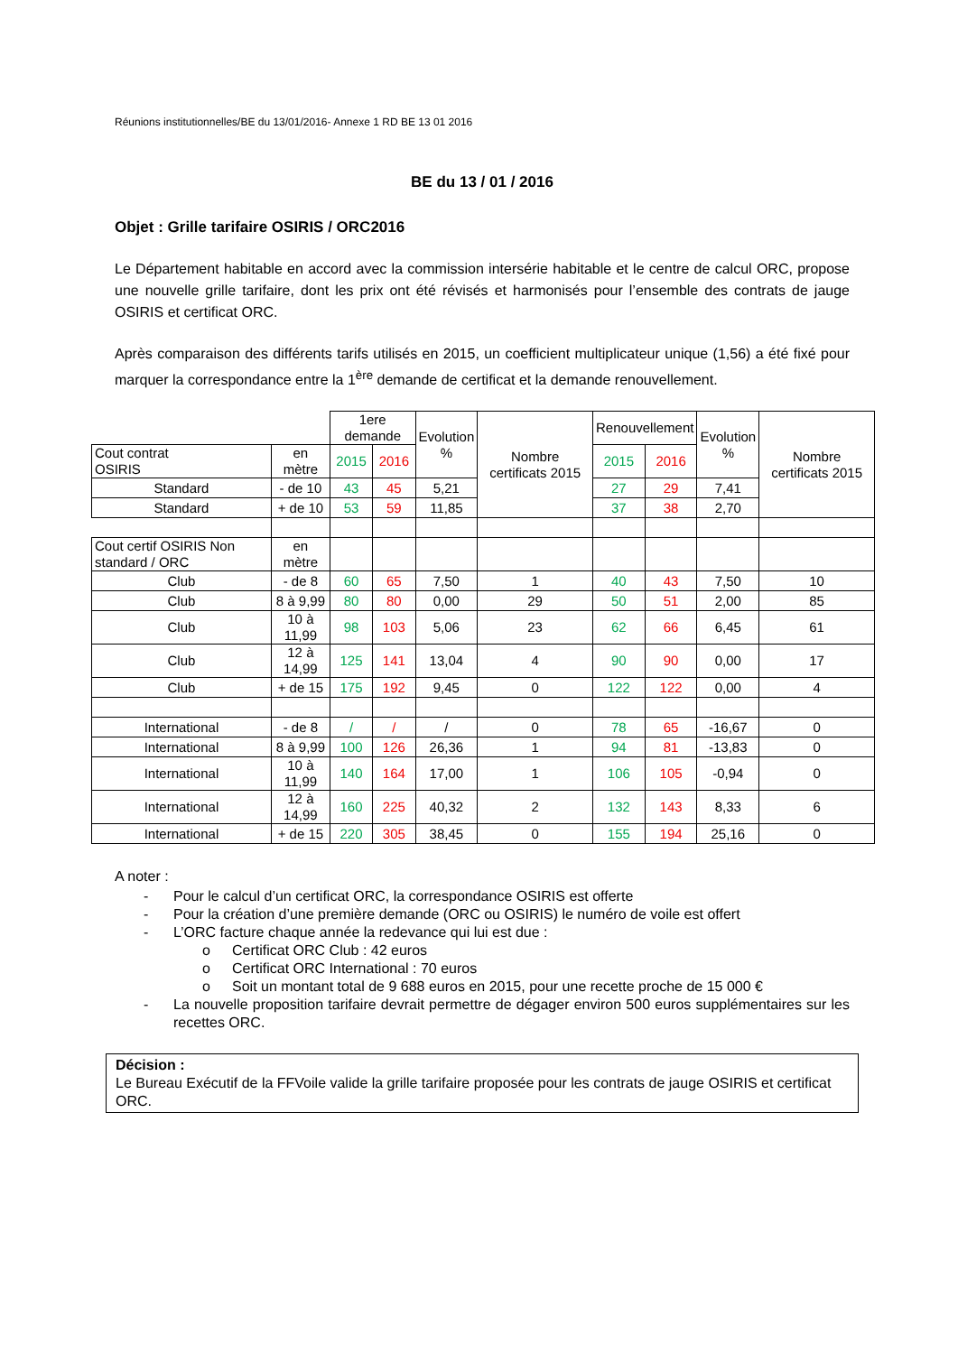Réunions institutionnelles/BE du 13/01/2016- Annexe 1 RD BE 13 01 2016
BE du 13 / 01 / 2016
Objet : Grille tarifaire OSIRIS / ORC2016
Le Département habitable en accord avec la commission intersérie habitable et le centre de calcul ORC, propose une nouvelle grille tarifaire, dont les prix ont été révisés et harmonisés pour l’ensemble des contrats de jauge OSIRIS et certificat ORC.
Après comparaison des différents tarifs utilisés en 2015, un coefficient multiplicateur unique (1,56) a été fixé pour marquer la correspondance entre la 1<sup>ère</sup> demande de certificat et la demande renouvellement.
| | | 1ere demande | | Evolution % | Nombre certificats 2015 | Renouvellement | | Evolution % | Nombre certificats 2015 |
| Cout contrat OSIRIS | en mètre | 2015 | 2016 | | | 2015 | 2016 | | |
| Standard | - de 10 | 43 | 45 | 5,21 | | 27 | 29 | 7,41 | |
| Standard | + de 10 | 53 | 59 | 11,85 | | 37 | 38 | 2,70 | |
| Cout certif OSIRIS Non standard / ORC | en mètre | | | | | | | | |
| Club | - de 8 | 60 | 65 | 7,50 | 1 | 40 | 43 | 7,50 | 10 |
| Club | 8 à 9,99 | 80 | 80 | 0,00 | 29 | 50 | 51 | 2,00 | 85 |
| Club | 10 à 11,99 | 98 | 103 | 5,06 | 23 | 62 | 66 | 6,45 | 61 |
| Club | 12 à 14,99 | 125 | 141 | 13,04 | 4 | 90 | 90 | 0,00 | 17 |
| Club | + de 15 | 175 | 192 | 9,45 | 0 | 122 | 122 | 0,00 | 4 |
| International | - de 8 | / | / | / | 0 | 78 | 65 | -16,67 | 0 |
| International | 8 à 9,99 | 100 | 126 | 26,36 | 1 | 94 | 81 | -13,83 | 0 |
| International | 10 à 11,99 | 140 | 164 | 17,00 | 1 | 106 | 105 | -0,94 | 0 |
| International | 12 à 14,99 | 160 | 225 | 40,32 | 2 | 132 | 143 | 8,33 | 6 |
| International | + de 15 | 220 | 305 | 38,45 | 0 | 155 | 194 | 25,16 | 0 |
A noter :
- Pour le calcul d’un certificat ORC, la correspondance OSIRIS est offerte
- Pour la création d’une première demande (ORC ou OSIRIS) le numéro de voile est offert
- L’ORC facture chaque année la redevance qui lui est due :
o Certificat ORC Club : 42 euros
o Certificat ORC International : 70 euros
o Soit un montant total de 9 688 euros en 2015, pour une recette proche de 15 000 €
- La nouvelle proposition tarifaire devrait permettre de dégager environ 500 euros supplémentaires sur les recettes ORC.
Décision :
Le Bureau Exécutif de la FFVoile valide la grille tarifaire proposée pour les contrats de jauge OSIRIS et certificat ORC.